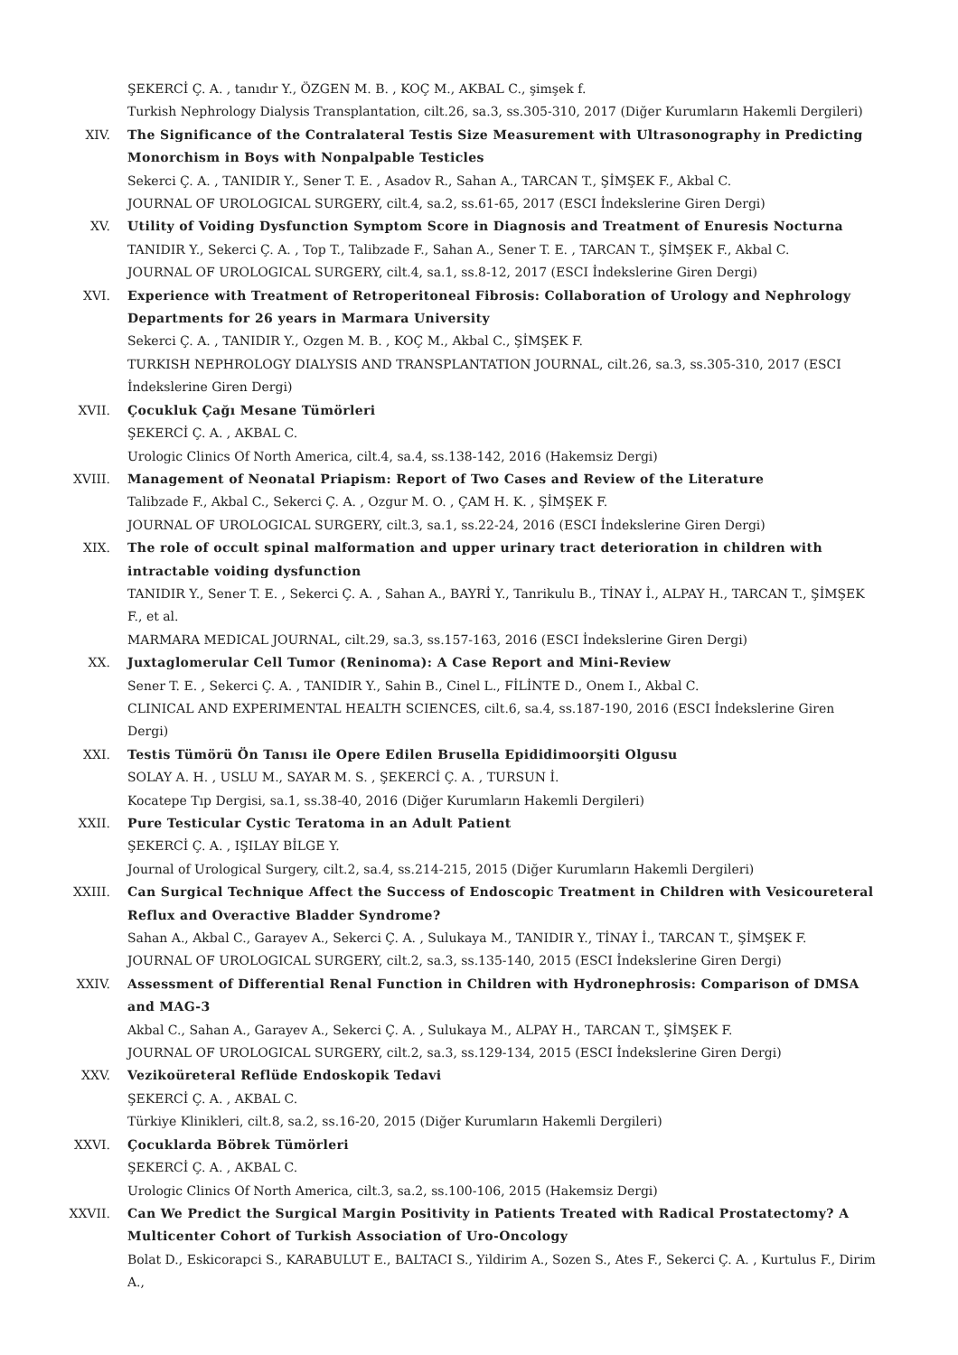ŞEKERCİ Ç. A. , tanıdır Y., ÖZGEN M. B. , KOÇ M., AKBAL C., şimşek f.
Turkish Nephrology Dialysis Transplantation, cilt.26, sa.3, ss.305-310, 2017 (Diğer Kurumların Hakemli Dergileri)
XIV. The Significance of the Contralateral Testis Size Measurement with Ultrasonography in Predicting Monorchism in Boys with Nonpalpable Testicles
Sekerci Ç. A. , TANIDIR Y., Sener T. E. , Asadov R., Sahan A., TARCAN T., ŞİMŞEK F., Akbal C.
JOURNAL OF UROLOGICAL SURGERY, cilt.4, sa.2, ss.61-65, 2017 (ESCI İndekslerine Giren Dergi)
XV. Utility of Voiding Dysfunction Symptom Score in Diagnosis and Treatment of Enuresis Nocturna
TANIDIR Y., Sekerci Ç. A. , Top T., Talibzade F., Sahan A., Sener T. E. , TARCAN T., ŞİMŞEK F., Akbal C.
JOURNAL OF UROLOGICAL SURGERY, cilt.4, sa.1, ss.8-12, 2017 (ESCI İndekslerine Giren Dergi)
XVI. Experience with Treatment of Retroperitoneal Fibrosis: Collaboration of Urology and Nephrology Departments for 26 years in Marmara University
Sekerci Ç. A. , TANIDIR Y., Ozgen M. B. , KOÇ M., Akbal C., ŞİMŞEK F.
TURKISH NEPHROLOGY DIALYSIS AND TRANSPLANTATION JOURNAL, cilt.26, sa.3, ss.305-310, 2017 (ESCI İndekslerine Giren Dergi)
XVII. Çocukluk Çağı Mesane Tümörleri
ŞEKERCİ Ç. A. , AKBAL C.
Urologic Clinics Of North America, cilt.4, sa.4, ss.138-142, 2016 (Hakemsiz Dergi)
XVIII. Management of Neonatal Priapism: Report of Two Cases and Review of the Literature
Talibzade F., Akbal C., Sekerci Ç. A. , Ozgur M. O. , ÇAM H. K. , ŞİMŞEK F.
JOURNAL OF UROLOGICAL SURGERY, cilt.3, sa.1, ss.22-24, 2016 (ESCI İndekslerine Giren Dergi)
XIX. The role of occult spinal malformation and upper urinary tract deterioration in children with intractable voiding dysfunction
TANIDIR Y., Sener T. E. , Sekerci Ç. A. , Sahan A., BAYRİ Y., Tanrikulu B., TİNAY İ., ALPAY H., TARCAN T., ŞİMŞEK F., et al.
MARMARA MEDICAL JOURNAL, cilt.29, sa.3, ss.157-163, 2016 (ESCI İndekslerine Giren Dergi)
XX. Juxtaglomerular Cell Tumor (Reninoma): A Case Report and Mini-Review
Sener T. E. , Sekerci Ç. A. , TANIDIR Y., Sahin B., Cinel L., FİLİNTE D., Onem I., Akbal C.
CLINICAL AND EXPERIMENTAL HEALTH SCIENCES, cilt.6, sa.4, ss.187-190, 2016 (ESCI İndekslerine Giren Dergi)
XXI. Testis Tümörü Ön Tanısı ile Opere Edilen Brusella Epididimoorşiti Olgusu
SOLAY A. H. , USLU M., SAYAR M. S. , ŞEKERCİ Ç. A. , TURSUN İ.
Kocatepe Tıp Dergisi, sa.1, ss.38-40, 2016 (Diğer Kurumların Hakemli Dergileri)
XXII. Pure Testicular Cystic Teratoma in an Adult Patient
ŞEKERCİ Ç. A. , IŞILAY BİLGE Y.
Journal of Urological Surgery, cilt.2, sa.4, ss.214-215, 2015 (Diğer Kurumların Hakemli Dergileri)
XXIII. Can Surgical Technique Affect the Success of Endoscopic Treatment in Children with Vesicoureteral Reflux and Overactive Bladder Syndrome?
Sahan A., Akbal C., Garayev A., Sekerci Ç. A. , Sulukaya M., TANIDIR Y., TİNAY İ., TARCAN T., ŞİMŞEK F.
JOURNAL OF UROLOGICAL SURGERY, cilt.2, sa.3, ss.135-140, 2015 (ESCI İndekslerine Giren Dergi)
XXIV. Assessment of Differential Renal Function in Children with Hydronephrosis: Comparison of DMSA and MAG-3
Akbal C., Sahan A., Garayev A., Sekerci Ç. A. , Sulukaya M., ALPAY H., TARCAN T., ŞİMŞEK F.
JOURNAL OF UROLOGICAL SURGERY, cilt.2, sa.3, ss.129-134, 2015 (ESCI İndekslerine Giren Dergi)
XXV. Vezikoüreteral Reflüde Endoskopik Tedavi
ŞEKERCİ Ç. A. , AKBAL C.
Türkiye Klinikleri, cilt.8, sa.2, ss.16-20, 2015 (Diğer Kurumların Hakemli Dergileri)
XXVI. Çocuklarda Böbrek Tümörleri
ŞEKERCİ Ç. A. , AKBAL C.
Urologic Clinics Of North America, cilt.3, sa.2, ss.100-106, 2015 (Hakemsiz Dergi)
XXVII. Can We Predict the Surgical Margin Positivity in Patients Treated with Radical Prostatectomy? A Multicenter Cohort of Turkish Association of Uro-Oncology
Bolat D., Eskicorapci S., KARABULUT E., BALTACI S., Yildirim A., Sozen S., Ates F., Sekerci Ç. A. , Kurtulus F., Dirim A.,